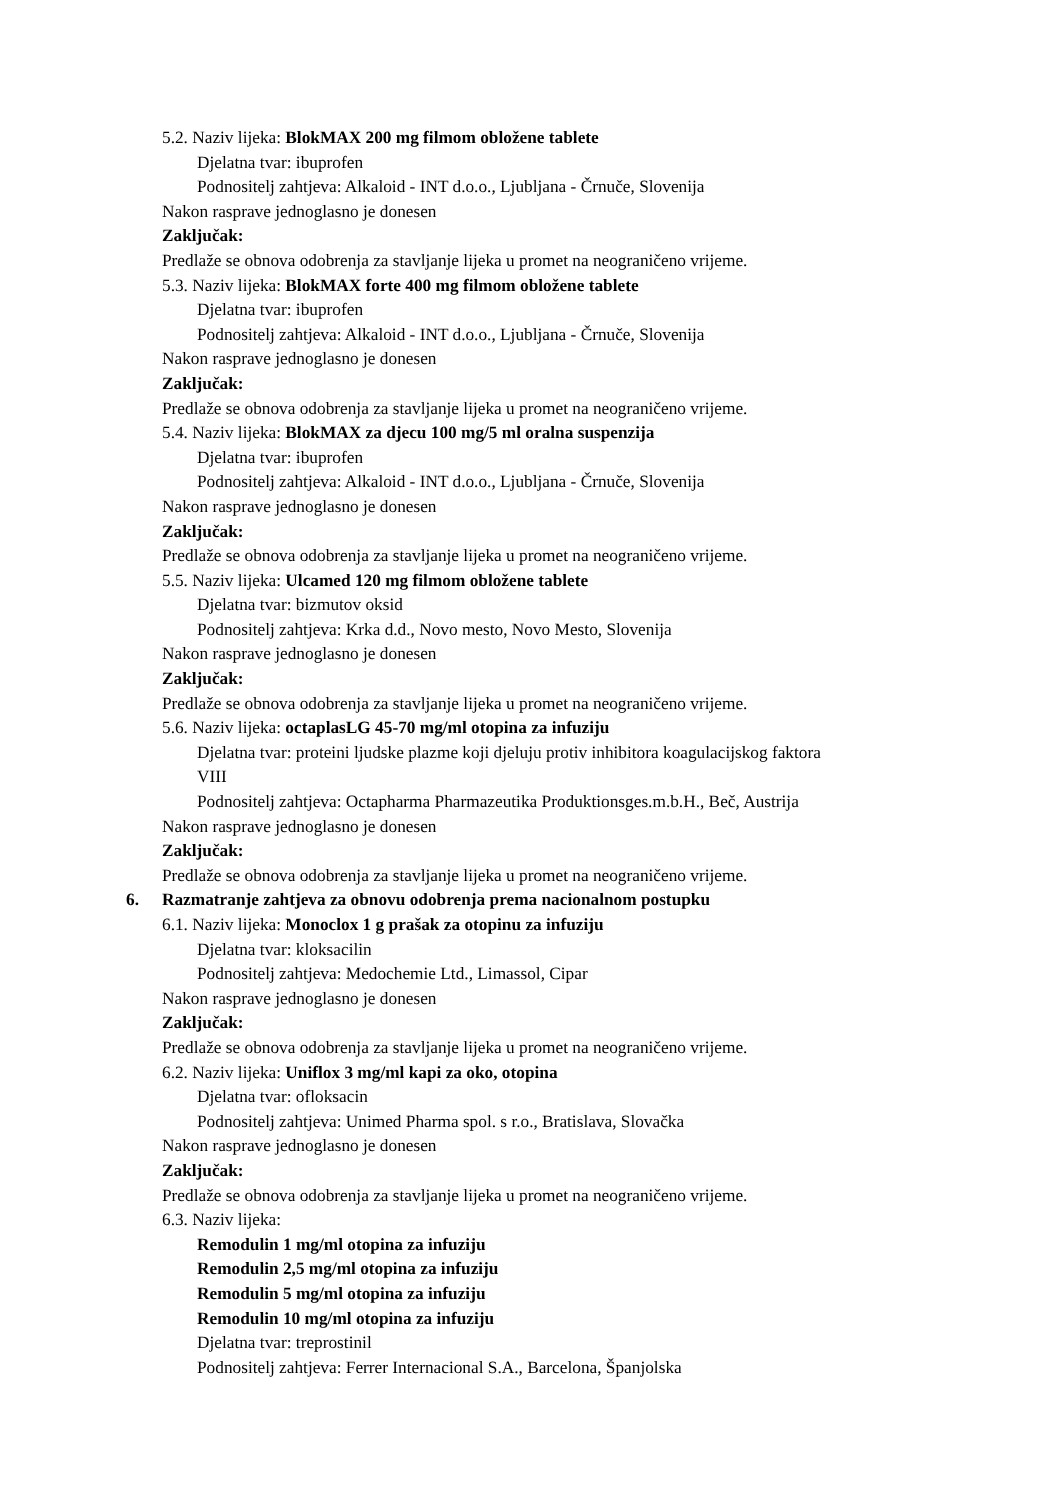5.2. Naziv lijeka: BlokMAX 200 mg filmom obložene tablete
Djelatna tvar: ibuprofen
Podnositelj zahtjeva: Alkaloid - INT d.o.o., Ljubljana - Črnuče, Slovenija
Nakon rasprave jednoglasno je donesen
Zaključak:
Predlaže se obnova odobrenja za stavljanje lijeka u promet na neograničeno vrijeme.
5.3. Naziv lijeka: BlokMAX forte 400 mg filmom obložene tablete
Djelatna tvar: ibuprofen
Podnositelj zahtjeva: Alkaloid - INT d.o.o., Ljubljana - Črnuče, Slovenija
Nakon rasprave jednoglasno je donesen
Zaključak:
Predlaže se obnova odobrenja za stavljanje lijeka u promet na neograničeno vrijeme.
5.4. Naziv lijeka: BlokMAX za djecu 100 mg/5 ml oralna suspenzija
Djelatna tvar: ibuprofen
Podnositelj zahtjeva: Alkaloid - INT d.o.o., Ljubljana - Črnuče, Slovenija
Nakon rasprave jednoglasno je donesen
Zaključak:
Predlaže se obnova odobrenja za stavljanje lijeka u promet na neograničeno vrijeme.
5.5. Naziv lijeka: Ulcamed 120 mg filmom obložene tablete
Djelatna tvar: bizmutov oksid
Podnositelj zahtjeva: Krka d.d., Novo mesto, Novo Mesto, Slovenija
Nakon rasprave jednoglasno je donesen
Zaključak:
Predlaže se obnova odobrenja za stavljanje lijeka u promet na neograničeno vrijeme.
5.6. Naziv lijeka: octaplasLG 45-70 mg/ml otopina za infuziju
Djelatna tvar: proteini ljudske plazme koji djeluju protiv inhibitora koagulacijskog faktora
VIII
Podnositelj zahtjeva: Octapharma Pharmazeutika Produktionsges.m.b.H., Beč, Austrija
Nakon rasprave jednoglasno je donesen
Zaključak:
Predlaže se obnova odobrenja za stavljanje lijeka u promet na neograničeno vrijeme.
6. Razmatranje zahtjeva za obnovu odobrenja prema nacionalnom postupku
6.1. Naziv lijeka: Monoclox 1 g prašak za otopinu za infuziju
Djelatna tvar: kloksacilin
Podnositelj zahtjeva: Medochemie Ltd., Limassol, Cipar
Nakon rasprave jednoglasno je donesen
Zaključak:
Predlaže se obnova odobrenja za stavljanje lijeka u promet na neograničeno vrijeme.
6.2. Naziv lijeka: Uniflox 3 mg/ml kapi za oko, otopina
Djelatna tvar: ofloksacin
Podnositelj zahtjeva: Unimed Pharma spol. s r.o., Bratislava, Slovačka
Nakon rasprave jednoglasno je donesen
Zaključak:
Predlaže se obnova odobrenja za stavljanje lijeka u promet na neograničeno vrijeme.
6.3. Naziv lijeka:
Remodulin 1 mg/ml otopina za infuziju
Remodulin 2,5 mg/ml otopina za infuziju
Remodulin 5 mg/ml otopina za infuziju
Remodulin 10 mg/ml otopina za infuziju
Djelatna tvar: treprostinil
Podnositelj zahtjeva: Ferrer Internacional S.A., Barcelona, Španjolska